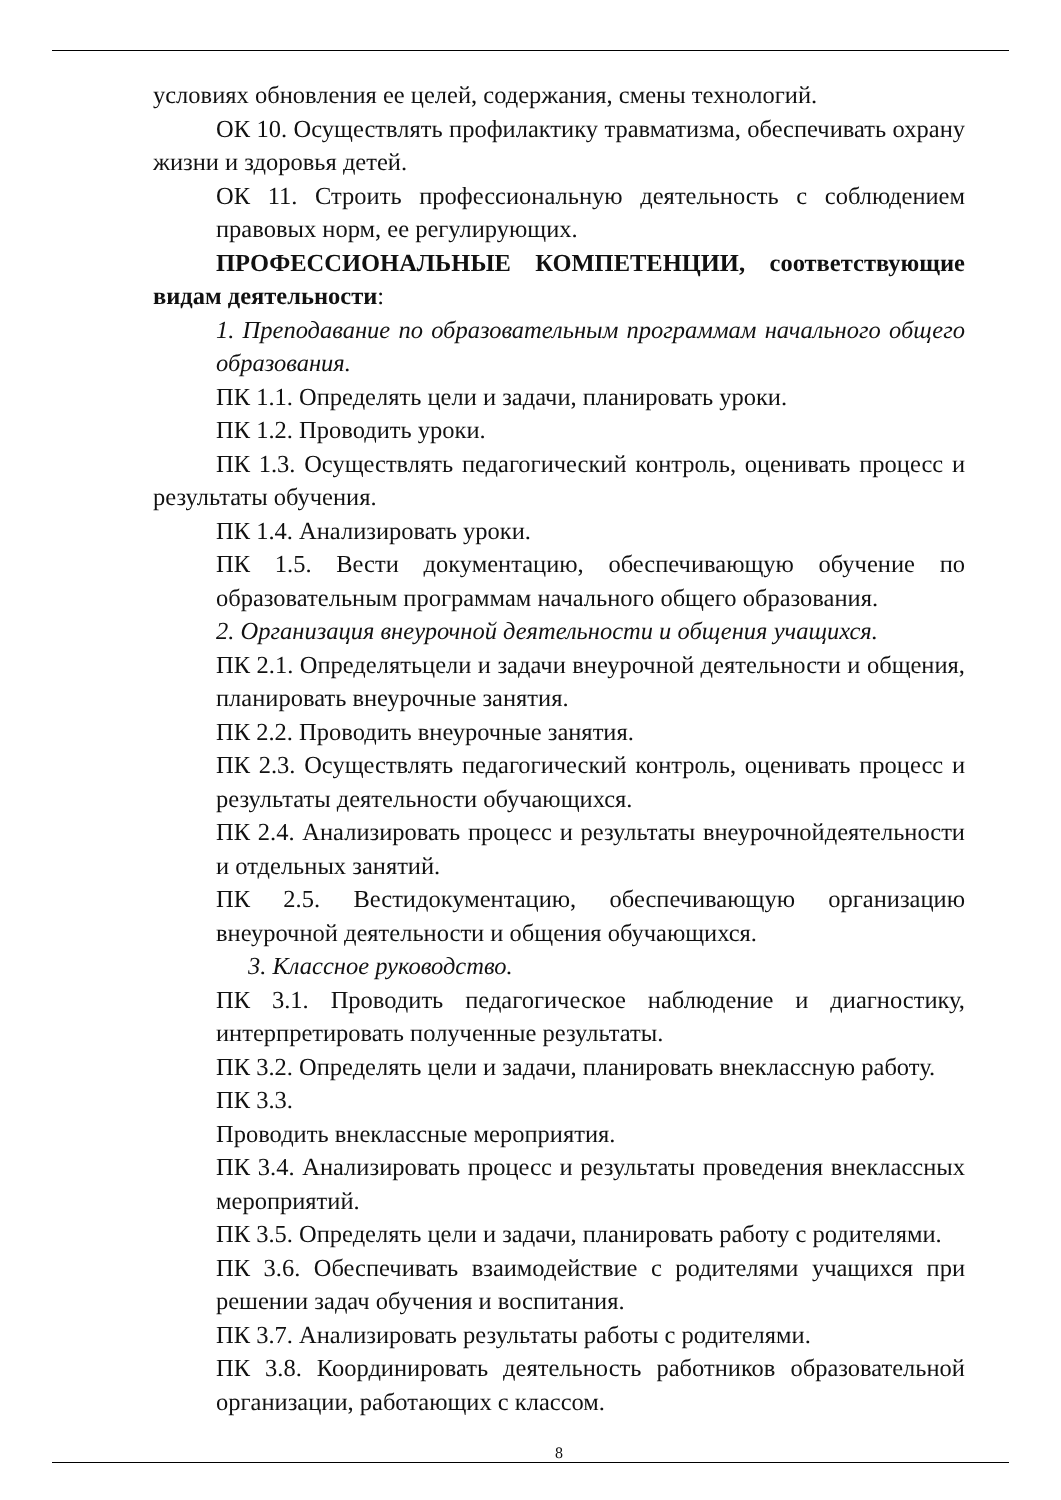условиях обновления ее целей, содержания, смены технологий.
ОК 10. Осуществлять профилактику травматизма, обеспечивать охрану жизни и здоровья детей.
ОК 11. Строить профессиональную деятельность с соблюдением правовых норм, ее регулирующих.
ПРОФЕССИОНАЛЬНЫЕ КОМПЕТЕНЦИИ, соответствующие видам деятельности:
1. Преподавание по образовательным программам начального общего образования.
ПК 1.1. Определять цели и задачи, планировать уроки.
ПК 1.2. Проводить уроки.
ПК 1.3. Осуществлять педагогический контроль, оценивать процесс и результаты обучения.
ПК 1.4. Анализировать уроки.
ПК 1.5. Вести документацию, обеспечивающую обучение по образовательным программам начального общего образования.
2. Организация внеурочной деятельности и общения учащихся.
ПК 2.1. Определятьцели и задачи внеурочной деятельности и общения, планировать внеурочные занятия.
ПК 2.2. Проводить внеурочные занятия.
ПК 2.3. Осуществлять педагогический контроль, оценивать процесс и результаты деятельности обучающихся.
ПК 2.4. Анализировать процесс и результаты внеурочнойдеятельности и отдельных занятий.
ПК 2.5. Вестидокументацию, обеспечивающую организацию внеурочной деятельности и общения обучающихся.
3. Классное руководство.
ПК 3.1. Проводить педагогическое наблюдение и диагностику, интерпретировать полученные результаты.
ПК 3.2. Определять цели и задачи, планировать внеклассную работу.
ПК 3.3.
Проводить внеклассные мероприятия.
ПК 3.4. Анализировать процесс и результаты проведения внеклассных мероприятий.
ПК 3.5. Определять цели и задачи, планировать работу с родителями.
ПК 3.6. Обеспечивать взаимодействие с родителями учащихся при решении задач обучения и воспитания.
ПК 3.7. Анализировать результаты работы с родителями.
ПК 3.8. Координировать деятельность работников образовательной организации, работающих с классом.
8